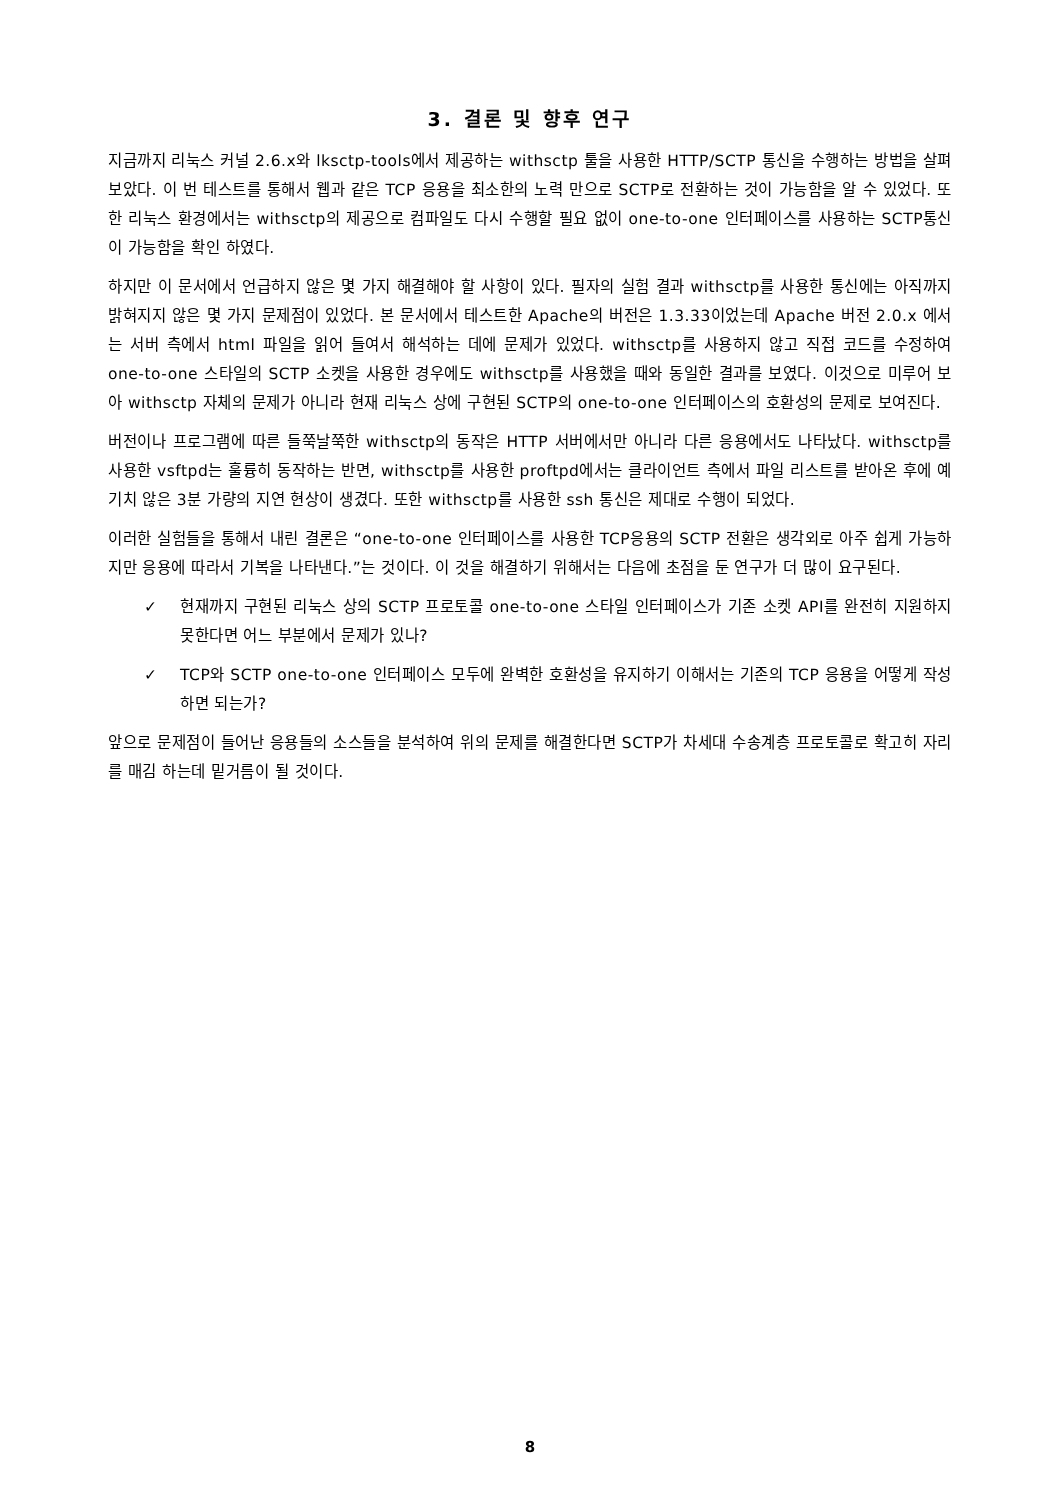3. 결론 및 향후 연구
지금까지 리눅스 커널 2.6.x와 lksctp-tools에서 제공하는 withsctp 툴을 사용한 HTTP/SCTP 통신을 수행하는 방법을 살펴 보았다. 이 번 테스트를 통해서 웹과 같은 TCP 응용을 최소한의 노력 만으로 SCTP로 전환하는 것이 가능함을 알 수 있었다. 또한 리눅스 환경에서는 withsctp의 제공으로 컴파일도 다시 수행할 필요 없이 one-to-one 인터페이스를 사용하는 SCTP통신이 가능함을 확인 하였다.
하지만 이 문서에서 언급하지 않은 몇 가지 해결해야 할 사항이 있다. 필자의 실험 결과 withsctp를 사용한 통신에는 아직까지 밝혀지지 않은 몇 가지 문제점이 있었다. 본 문서에서 테스트한 Apache의 버전은 1.3.33이었는데 Apache 버전 2.0.x 에서는 서버 측에서 html 파일을 읽어 들여서 해석하는 데에 문제가 있었다. withsctp를 사용하지 않고 직접 코드를 수정하여 one-to-one 스타일의 SCTP 소켓을 사용한 경우에도 withsctp를 사용했을 때와 동일한 결과를 보였다. 이것으로 미루어 보아 withsctp 자체의 문제가 아니라 현재 리눅스 상에 구현된 SCTP의 one-to-one 인터페이스의 호환성의 문제로 보여진다.
버전이나 프로그램에 따른 들쭉날쭉한 withsctp의 동작은 HTTP 서버에서만 아니라 다른 응용에서도 나타났다. withsctp를 사용한 vsftpd는 훌륭히 동작하는 반면, withsctp를 사용한 proftpd에서는 클라이언트 측에서 파일 리스트를 받아온 후에 예기치 않은 3분 가량의 지연 현상이 생겼다. 또한 withsctp를 사용한 ssh 통신은 제대로 수행이 되었다.
이러한 실험들을 통해서 내린 결론은 “one-to-one 인터페이스를 사용한 TCP응용의 SCTP 전환은 생각외로 아주 쉽게 가능하지만 응용에 따라서 기복을 나타낸다.”는 것이다. 이 것을 해결하기 위해서는 다음에 초점을 둔 연구가 더 많이 요구된다.
✓ 현재까지 구현된 리눅스 상의 SCTP 프로토콜 one-to-one 스타일 인터페이스가 기존 소켓 API를 완전히 지원하지 못한다면 어느 부분에서 문제가 있나?
✓ TCP와 SCTP one-to-one 인터페이스 모두에 완벽한 호환성을 유지하기 이해서는 기존의 TCP 응용을 어떻게 작성하면 되는가?
앞으로 문제점이 들어난 응용들의 소스들을 분석하여 위의 문제를 해결한다면 SCTP가 차세대 수송계층 프로토콜로 확고히 자리를 매김 하는데 밑거름이 될 것이다.
8